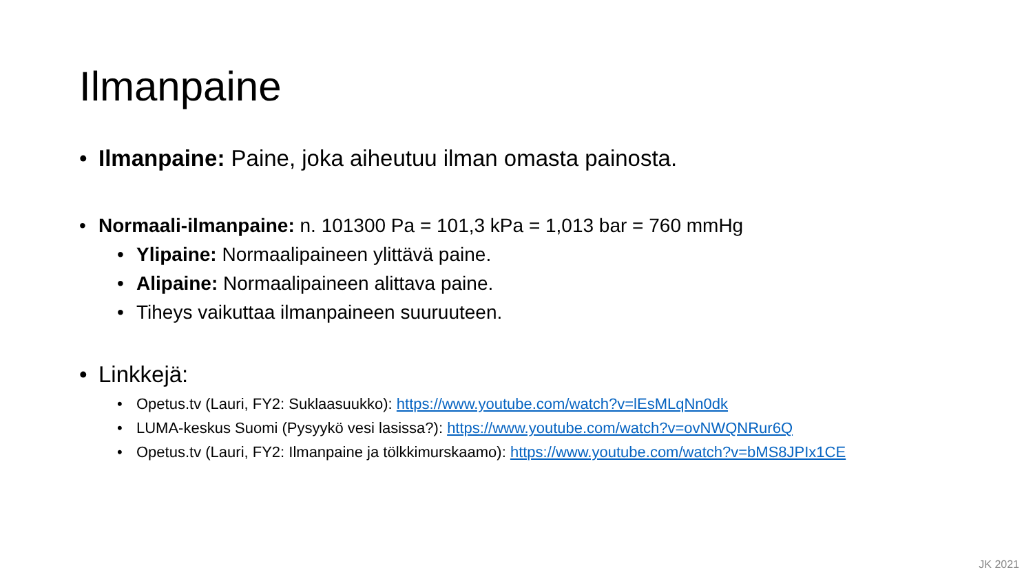Ilmanpaine
• Ilmanpaine: Paine, joka aiheutuu ilman omasta painosta.
• Normaali-ilmanpaine: n. 101300 Pa = 101,3 kPa = 1,013 bar = 760 mmHg
• Ylipaine: Normaalipaineen ylittävä paine.
• Alipaine: Normaalipaineen alittava paine.
• Tiheys vaikuttaa ilmanpaineen suuruuteen.
• Linkkejä:
• Opetus.tv (Lauri, FY2: Suklaasuukko): https://www.youtube.com/watch?v=lEsMLqNn0dk
• LUMA-keskus Suomi (Pysyykö vesi lasissa?): https://www.youtube.com/watch?v=ovNWQNRur6Q
• Opetus.tv (Lauri, FY2: Ilmanpaine ja tölkkimurskaamo): https://www.youtube.com/watch?v=bMS8JPIx1CE
JK 2021